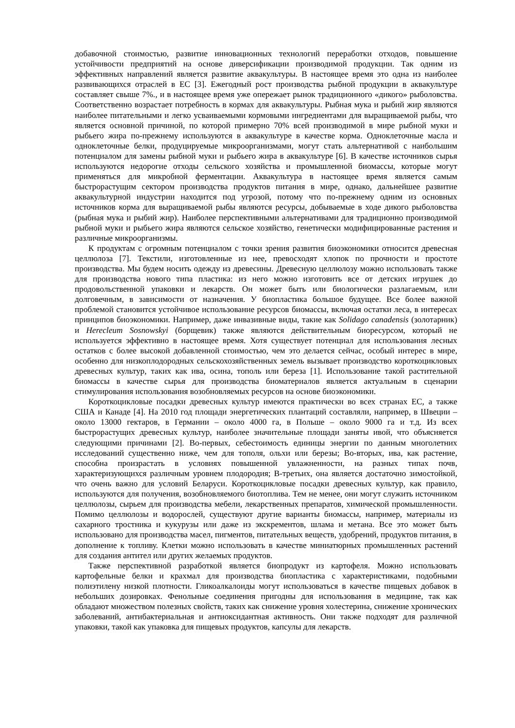добавочной стоимостью, развитие инновационных технологий переработки отходов, повышение устойчивости предприятий на основе диверсификации производимой продукции. Так одним из эффективных направлений является развитие аквакультуры. В настоящее время это одна из наиболее развивающихся отраслей в ЕС [3]. Ежегодный рост производства рыбной продукции в аквакультуре составляет свыше 7%., и в настоящее время уже опережает рынок традиционного «дикого» рыболовства. Соответственно возрастает потребность в кормах для аквакультуры. Рыбная мука и рыбий жир являются наиболее питательными и легко усваиваемыми кормовыми ингредиентами для выращиваемой рыбы, что является основной причиной, по которой примерно 70% всей производимой в мире рыбной муки и рыбьего жира по-прежнему используются в аквакультуре в качестве корма. Одноклеточные масла и одноклеточные белки, продуцируемые микроорганизмами, могут стать альтернативой с наибольшим потенциалом для замены рыбной муки и рыбьего жира в аквакультуре [6]. В качестве источников сырья используются недорогие отходы сельского хозяйства и промышленной биомассы, которые могут применяться для микробной ферментации. Аквакультура в настоящее время является самым быстрорастущим сектором производства продуктов питания в мире, однако, дальнейшее развитие аквакультурной индустрии находится под угрозой, потому что по-прежнему одним из основных источников корма для выращиваемой рыбы являются ресурсы, добываемые в ходе дикого рыболовства (рыбная мука и рыбий жир). Наиболее перспективными альтернативами для традиционно производимой рыбной муки и рыбьего жира являются сельское хозяйство, генетически модифицированные растения и различные микроорганизмы.
К продуктам с огромным потенциалом с точки зрения развития биоэкономики относится древесная целлюлоза [7]. Текстили, изготовленные из нее, превосходят хлопок по прочности и простоте производства. Мы будем носить одежду из древесины. Древесную целлюлозу можно использовать также для производства нового типа пластика: из него можно изготовить все от детских игрушек до продовольственной упаковки и лекарств. Он может быть или биологически разлагаемым, или долговечным, в зависимости от назначения. У биопластика большое будущее. Все более важной проблемой становится устойчивое использование ресурсов биомассы, включая остатки леса, в интересах принципов биоэкономики. Например, даже инвазивные виды, такие как Solidago canadensis (золотарник) и Herecleum Sosnowskyi (борщевик) также являются действительным биоресурсом, который не используется эффективно в настоящее время. Хотя существует потенциал для использования лесных остатков с более высокой добавленной стоимостью, чем это делается сейчас, особый интерес в мире, особенно для низкоплодородных сельскохозяйственных земель вызывает производство короткоцикловых древесных культур, таких как ива, осина, тополь или береза [1]. Использование такой растительной биомассы в качестве сырья для производства биоматериалов является актуальным в сценарии стимулирования использования возобновляемых ресурсов на основе биоэкономики.
Короткоцикловые посадки древесных культур имеются практически во всех странах ЕС, а также США и Канаде [4]. На 2010 год площади энергетических плантаций составляли, например, в Швеции – около 13000 гектаров, в Германии – около 4000 га, в Польше – около 9000 га и т.д. Из всех быстрорастущих древесных культур, наиболее значительные площади заняты ивой, что объясняется следующими причинами [2]. Во-первых, себестоимость единицы энергии по данным многолетних исследований существенно ниже, чем для тополя, ольхи или березы; Во-вторых, ива, как растение, способна произрастать в условиях повышенной увлажненности, на разных типах почв, характеризующихся различным уровнем плодородия; В-третьих, она является достаточно зимостойкой, что очень важно для условий Беларуси. Короткоцикловые посадки древесных культур, как правило, используются для получения, возобновляемого биотоплива. Тем не менее, они могут служить источником целлюлозы, сырьем для производства мебели, лекарственных препаратов, химической промышленности. Помимо целлюлозы и водорослей, существуют другие варианты биомассы, например, материалы из сахарного тростника и кукурузы или даже из экскрементов, шлама и метана. Все это может быть использовано для производства масел, пигментов, питательных веществ, удобрений, продуктов питания, в дополнение к топливу. Клетки можно использовать в качестве миниатюрных промышленных растений для создания антител или других желаемых продуктов.
Также перспективной разработкой является биопродукт из картофеля. Можно использовать картофельные белки и крахмал для производства биопластика с характеристиками, подобными полиэтилену низкой плотности. Гликоалкалоиды могут использоваться в качестве пищевых добавок в небольших дозировках. Фенольные соединения пригодны для использования в медицине, так как обладают множеством полезных свойств, таких как снижение уровня холестерина, снижение хронических заболеваний, антибактериальная и антиоксидантная активность. Они также подходят для различной упаковки, такой как упаковка для пищевых продуктов, капсулы для лекарств.